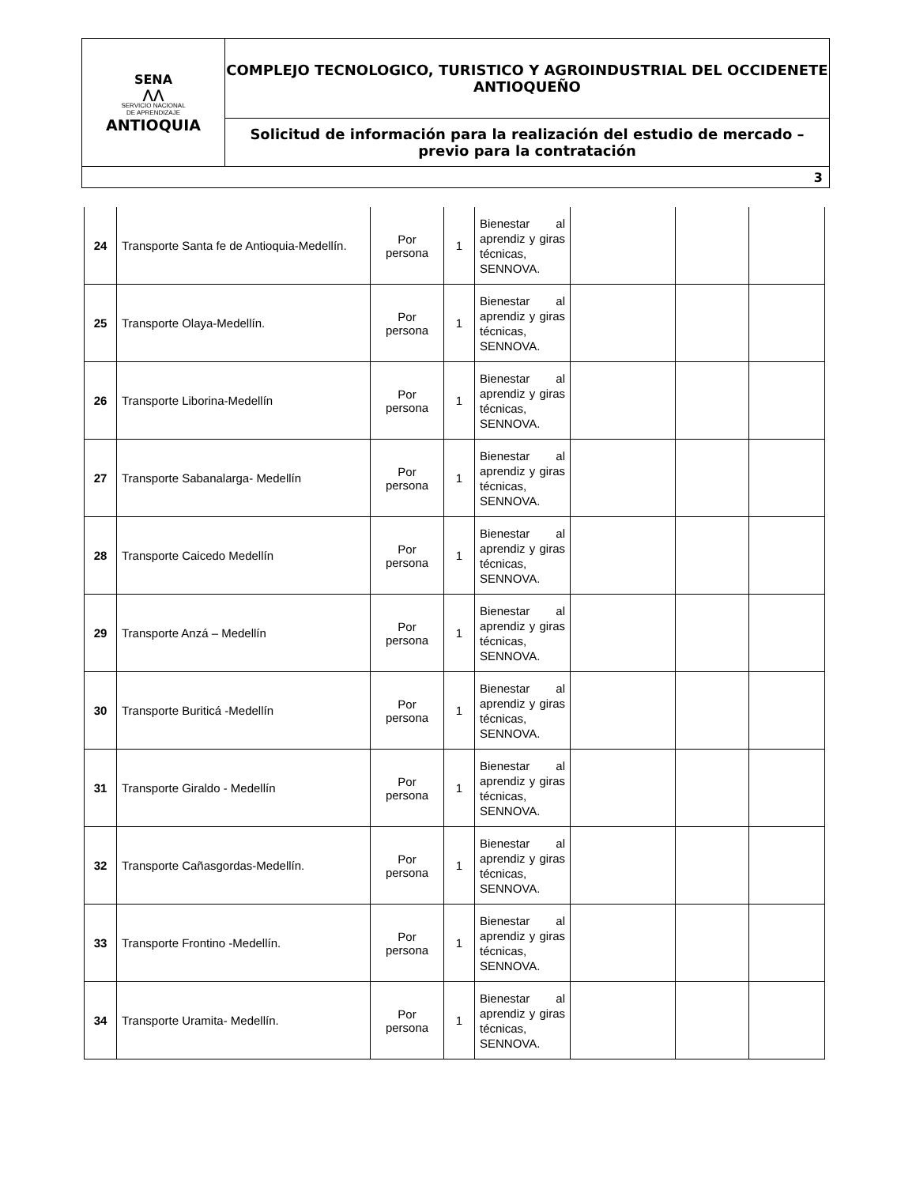| SENA ⋀⋀ SERVICIO NACIONAL DE APRENDIZAJE ANTIOQUIA | COMPLEJO TECNOLOGICO, TURISTICO Y AGROINDUSTRIAL DEL OCCIDENETE ANTIOQUEÑO |
| | Solicitud de información para la realización del estudio de mercado – previo para la contratación |
| 3 | |
| 24 | Transporte Santa fe de Antioquia-Medellín. | Por persona | 1 | Bienestar al aprendiz y giras técnicas, SENNOVA. | | | |
| 25 | Transporte Olaya-Medellín. | Por persona | 1 | Bienestar al aprendiz y giras técnicas, SENNOVA. | | | |
| 26 | Transporte Liborina-Medellín | Por persona | 1 | Bienestar al aprendiz y giras técnicas, SENNOVA. | | | |
| 27 | Transporte Sabanalarga- Medellín | Por persona | 1 | Bienestar al aprendiz y giras técnicas, SENNOVA. | | | |
| 28 | Transporte Caicedo Medellín | Por persona | 1 | Bienestar al aprendiz y giras técnicas, SENNOVA. | | | |
| 29 | Transporte Anzá – Medellín | Por persona | 1 | Bienestar al aprendiz y giras técnicas, SENNOVA. | | | |
| 30 | Transporte Buriticá -Medellín | Por persona | 1 | Bienestar al aprendiz y giras técnicas, SENNOVA. | | | |
| 31 | Transporte Giraldo - Medellín | Por persona | 1 | Bienestar al aprendiz y giras técnicas, SENNOVA. | | | |
| 32 | Transporte Cañasgordas-Medellín. | Por persona | 1 | Bienestar al aprendiz y giras técnicas, SENNOVA. | | | |
| 33 | Transporte Frontino -Medellín. | Por persona | 1 | Bienestar al aprendiz y giras técnicas, SENNOVA. | | | |
| 34 | Transporte Uramita- Medellín. | Por persona | 1 | Bienestar al aprendiz y giras técnicas, SENNOVA. | | | |